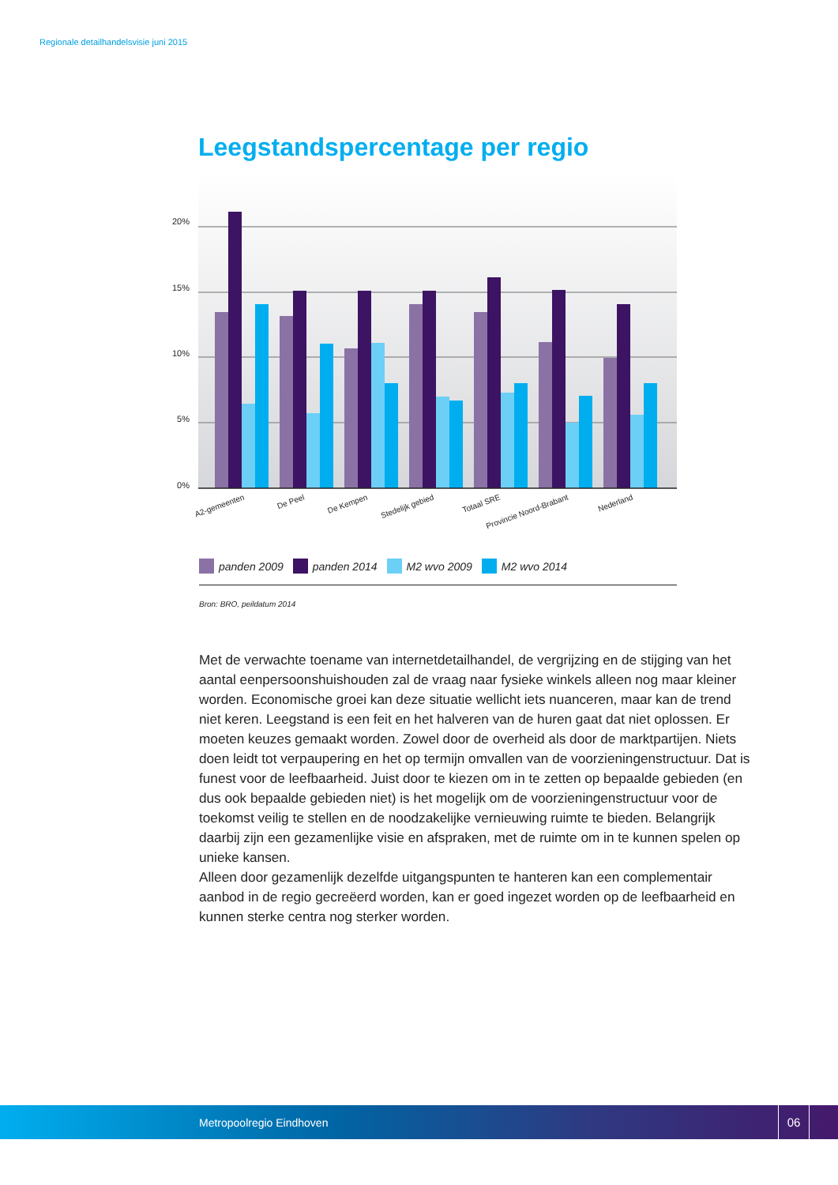Regionale detailhandelsvisie juni 2015
Leegstandspercentage per regio
20%
15%
10%
5%
0%
A2-gemeenten
De Peel
De Kempen
Stedelijk gebied
Totaal SRE
Provincie Noord-Brabant
Nederland
panden 2009 panden 2014 M2 wvo 2009 M2 wvo 2014
Bron: BRO, peildatum 2014
Met de verwachte toename van internetdetailhandel, de vergrijzing en de stijging van het aantal eenpersoonshuishouden zal de vraag naar fysieke winkels alleen nog maar kleiner worden. Economische groei kan deze situatie wellicht iets nuanceren, maar kan de trend niet keren. Leegstand is een feit en het halveren van de huren gaat dat niet oplossen. Er moeten keuzes gemaakt worden. Zowel door de overheid als door de marktpartijen. Niets doen leidt tot verpaupering en het op termijn omvallen van de voorzieningenstructuur. Dat is funest voor de leefbaarheid. Juist door te kiezen om in te zetten op bepaalde gebieden (en dus ook bepaalde gebieden niet) is het mogelijk om de voorzieningenstructuur voor de toekomst veilig te stellen en de noodzakelijke vernieuwing ruimte te bieden. Belangrijk daarbij zijn een gezamenlijke visie en afspraken, met de ruimte om in te kunnen spelen op unieke kansen.
Alleen door gezamenlijk dezelfde uitgangspunten te hanteren kan een complementair aanbod in de regio gecreëerd worden, kan er goed ingezet worden op de leefbaarheid en kunnen sterke centra nog sterker worden.
Metropoolregio Eindhoven
06